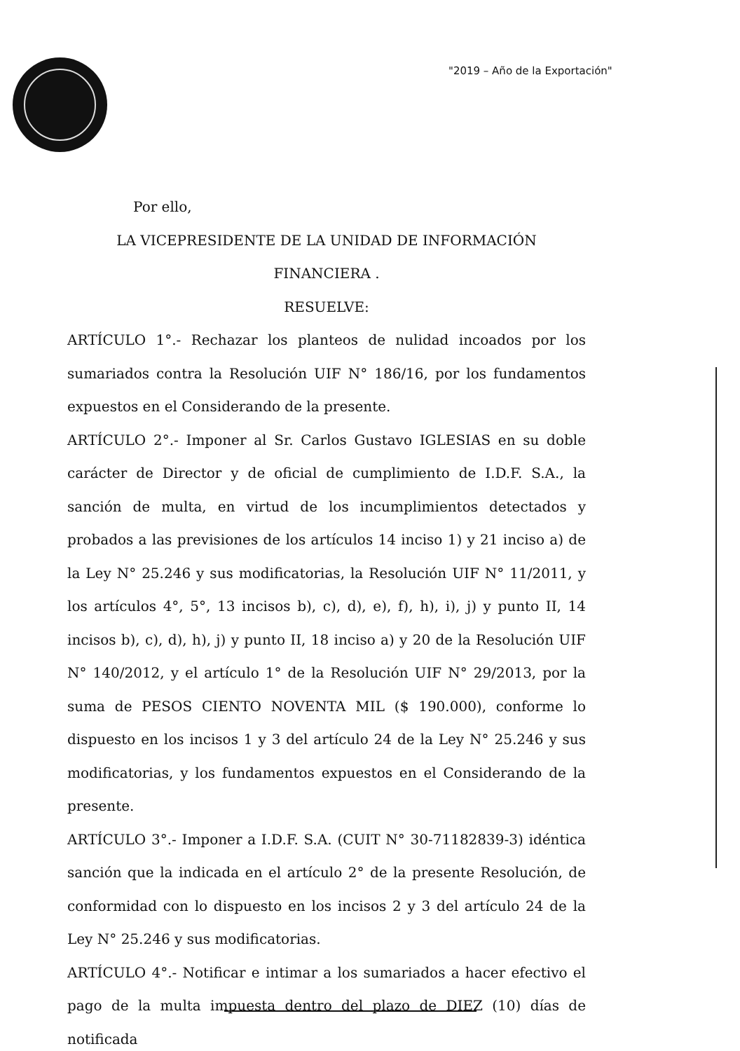"2019 – Año de la Exportación"
Por ello,
LA VICEPRESIDENTE DE LA UNIDAD DE INFORMACIÓN FINANCIERA .
RESUELVE:
ARTÍCULO 1°.- Rechazar los planteos de nulidad incoados por los sumariados contra la Resolución UIF N° 186/16, por los fundamentos expuestos en el Considerando de la presente.
ARTÍCULO 2°.- Imponer al Sr. Carlos Gustavo IGLESIAS en su doble carácter de Director y de oficial de cumplimiento de I.D.F. S.A., la sanción de multa, en virtud de los incumplimientos detectados y probados a las previsiones de los artículos 14 inciso 1) y 21 inciso a) de la Ley N° 25.246 y sus modificatorias, la Resolución UIF N° 11/2011, y los artículos 4°, 5°, 13 incisos b), c), d), e), f), h), i), j) y punto II, 14 incisos b), c), d), h), j) y punto II, 18 inciso a) y 20 de la Resolución UIF N° 140/2012, y el artículo 1° de la Resolución UIF N° 29/2013, por la suma de PESOS CIENTO NOVENTA MIL ($ 190.000), conforme lo dispuesto en los incisos 1 y 3 del artículo 24 de la Ley N° 25.246 y sus modificatorias, y los fundamentos expuestos en el Considerando de la presente.
ARTÍCULO 3°.- Imponer a I.D.F. S.A. (CUIT N° 30-71182839-3) idéntica sanción que la indicada en el artículo 2° de la presente Resolución, de conformidad con lo dispuesto en los incisos 2 y 3 del artículo 24 de la Ley N° 25.246 y sus modificatorias.
ARTÍCULO 4°.- Notificar e intimar a los sumariados a hacer efectivo el pago de la multa impuesta dentro del plazo de DIEZ (10) días de notificada